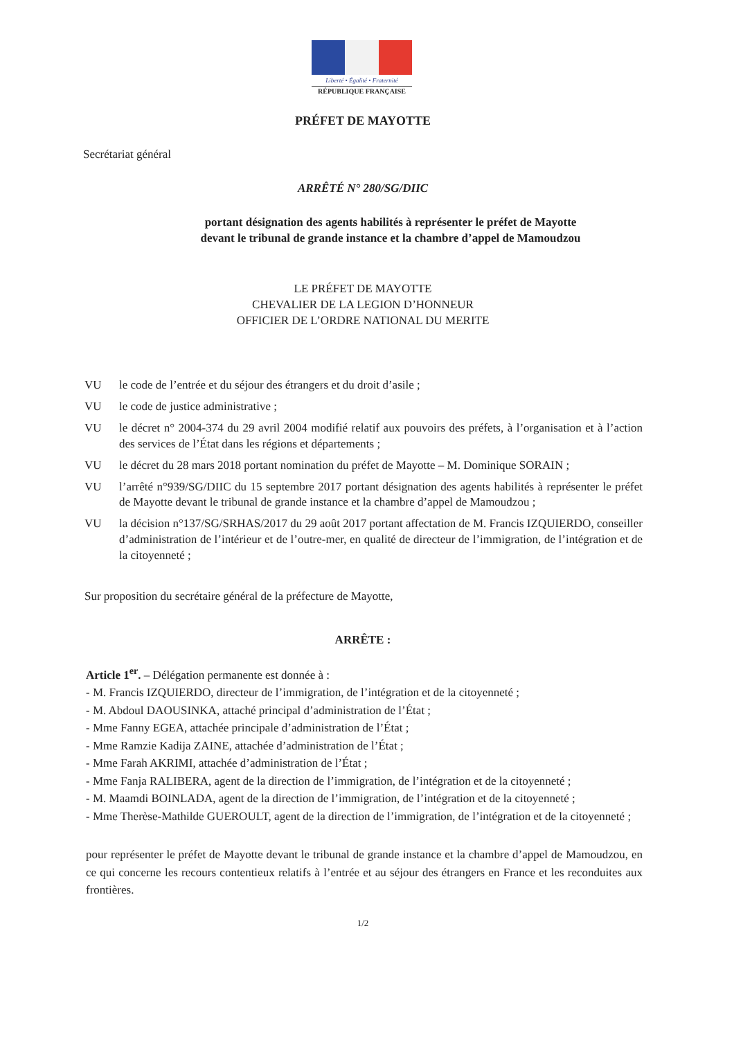Liberté • Égalité • Fraternité
RÉPUBLIQUE FRANÇAISE
PRÉFET DE MAYOTTE
Secrétariat général
ARRÊTÉ N° 280/SG/DIIC
portant désignation des agents habilités à représenter le préfet de Mayotte
devant le tribunal de grande instance et la chambre d’appel de Mamoudzou
LE PRÉFET DE MAYOTTE
CHEVALIER DE LA LEGION D’HONNEUR
OFFICIER DE L’ORDRE NATIONAL DU MERITE
VU le code de l’entrée et du séjour des étrangers et du droit d’asile ;
VU le code de justice administrative ;
VU le décret n° 2004-374 du 29 avril 2004 modifié relatif aux pouvoirs des préfets, à l’organisation et à l’action des services de l’État dans les régions et départements ;
VU le décret du 28 mars 2018 portant nomination du préfet de Mayotte – M. Dominique SORAIN ;
VU l’arrêté n°939/SG/DIIC du 15 septembre 2017 portant désignation des agents habilités à représenter le préfet de Mayotte devant le tribunal de grande instance et la chambre d’appel de Mamoudzou ;
VU la décision n°137/SG/SRHAS/2017 du 29 août 2017 portant affectation de M. Francis IZQUIERDO, conseiller d’administration de l’intérieur et de l’outre-mer, en qualité de directeur de l’immigration, de l’intégration et de la citoyenneté ;
Sur proposition du secrétaire général de la préfecture de Mayotte,
ARRÊTE :
Article 1<sup>er</sup>. – Délégation permanente est donnée à :
- M. Francis IZQUIERDO, directeur de l’immigration, de l’intégration et de la citoyenneté ;
- M. Abdoul DAOUSINKA, attaché principal d’administration de l’État ;
- Mme Fanny EGEA, attachée principale d’administration de l’État ;
- Mme Ramzie Kadija ZAINE, attachée d’administration de l’État ;
- Mme Farah AKRIMI, attachée d’administration de l’État ;
- Mme Fanja RALIBERA, agent de la direction de l’immigration, de l’intégration et de la citoyenneté ;
- M. Maamdi BOINLADA, agent de la direction de l’immigration, de l’intégration et de la citoyenneté ;
- Mme Therèse-Mathilde GUEROULT, agent de la direction de l’immigration, de l’intégration et de la citoyenneté ;
pour représenter le préfet de Mayotte devant le tribunal de grande instance et la chambre d’appel de Mamoudzou, en ce qui concerne les recours contentieux relatifs à l’entrée et au séjour des étrangers en France et les reconduites aux frontières.
1/2